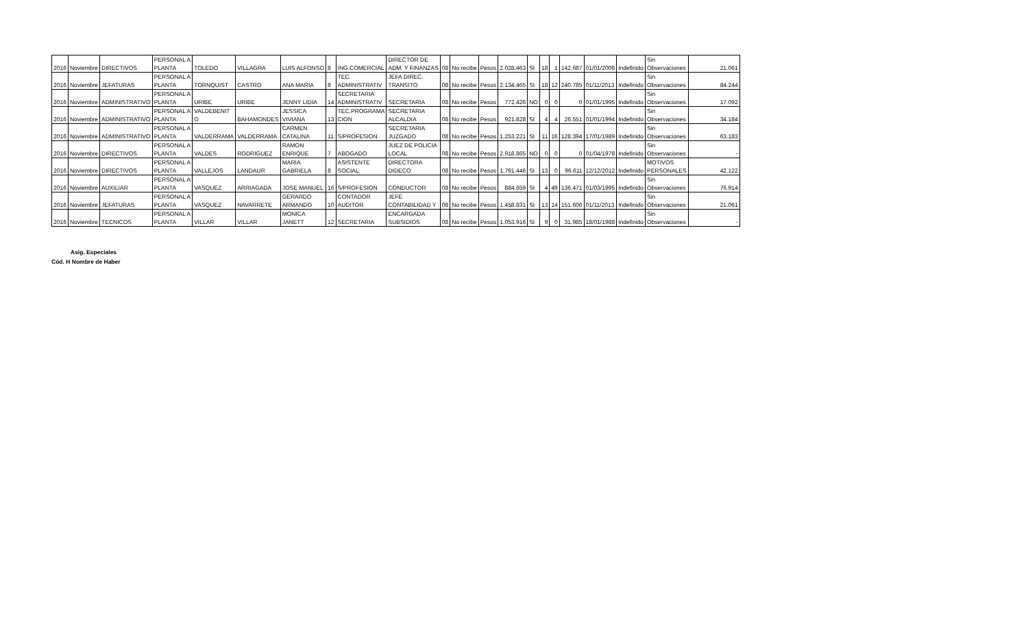| 2016 | Noviembre | DIRECTIVOS | PERSONAL A PLANTA | TOLEDO | VILLAGRA | LUIS ALFONSO | 8 | ING.COMERCIAL | DIRECTOR DE ADM. Y FINANZAS | 08 | No recibe | Pesos | 2.028.463 | SI | 18 | 1 | 142.687 | 01/01/2006 | Indefinido | Sin Observaciones | 21.061 |
| 2016 | Noviembre | JEFATURAS | PERSONAL A PLANTA | TORNQUIST | CASTRO | ANA MARIA | 8 | TEC. ADMINISTRATIV | JEFA DIREC. TRANSITO | 08 | No recibe | Pesos | 2.134.465 | SI | 18 | 12 | 240.785 | 01/11/2013 | Indefinido | Sin Observaciones | 84.244 |
| 2016 | Noviembre | ADMINISTRATIVO | PERSONAL A PLANTA | URIBE | URIBE | JENNY LIDIA | 14 | SECRETARIA ADMINISTRATIV | SECRETARIA | 08 | No recibe | Pesos | 772.426 | NO | 0 | 0 | 0 | 01/01/1995 | Indefinido | Sin Observaciones | 17.092 |
| 2016 | Noviembre | ADMINISTRATIVO | PERSONAL A PLANTA | VALDEBENIT O | BAHAMONDES | JESSICA VIVIANA | 13 | TEC.PROGRAMA CION | SECRETARIA ALCALDIA | 08 | No recibe | Pesos | 921.828 | SI | 4 | 4 | 26.551 | 01/01/1994 | Indefinido | Sin Observaciones | 34.184 |
| 2016 | Noviembre | ADMINISTRATIVO | PERSONAL A PLANTA | VALDERRAMA | VALDERRAMA | CARMEN CATALINA | 11 | S/PROFESION | SECRETARIA JUZGADO | 08 | No recibe | Pesos | 1.253.221 | SI | 11 | 16 | 128.394 | 17/01/1989 | Indefinido | Sin Observaciones | 63.183 |
| 2016 | Noviembre | DIRECTIVOS | PERSONAL A PLANTA | VALDES | RODRIGUEZ | RAMON ENRIQUE | 7 | ABOGADO | JUEZ DE POLICIA LOCAL | 08 | No recibe | Pesos | 2.918.865 | NO | 0 | 0 | 0 | 01/04/1978 | Indefinido | Sin Observaciones | - |
| 2016 | Noviembre | DIRECTIVOS | PERSONAL A PLANTA | VALLEJOS | LANDAUR | MARIA GABRIELA | 8 | ASISTENTE SOCIAL | DIRECTORA DIDECO | 08 | No recibe | Pesos | 1.791.446 | SI | 13 | 0 | 96.611 | 12/12/2012 | Indefinido | MOTIVOS PERSONALES | 42.122 |
| 2016 | Noviembre | AUXILIAR | PERSONAL A PLANTA | VASQUEZ | ARRIAGADA | JOSE MANUEL | 16 | S/PROFESION | CONDUCTOR | 08 | No recibe | Pesos | 884.659 | SI | 4 | 49 | 136.471 | 01/03/1995 | Indefinido | Sin Observaciones | 76.914 |
| 2016 | Noviembre | JEFATURAS | PERSONAL A PLANTA | VASQUEZ | NAVARRETE | GERARDO ARMANDO | 10 | CONTADOR AUDITOR | JEFE CONTABILIDAD Y | 08 | No recibe | Pesos | 1.458.831 | SI | 13 | 14 | 151.606 | 01/11/2013 | Indefinido | Sin Observaciones | 21.061 |
| 2016 | Noviembre | TECNICOS | PERSONAL A PLANTA | VILLAR | VILLAR | MONICA JANETT | 12 | SECRETARIA | ENCARGADA SUBSIDIOS | 08 | No recibe | Pesos | 1.053.916 | SI | 9 | 0 | 31.985 | 18/01/1988 | Indefinido | Sin Observaciones | - |
Asig. Especiales
Cód. H Nombre de Haber